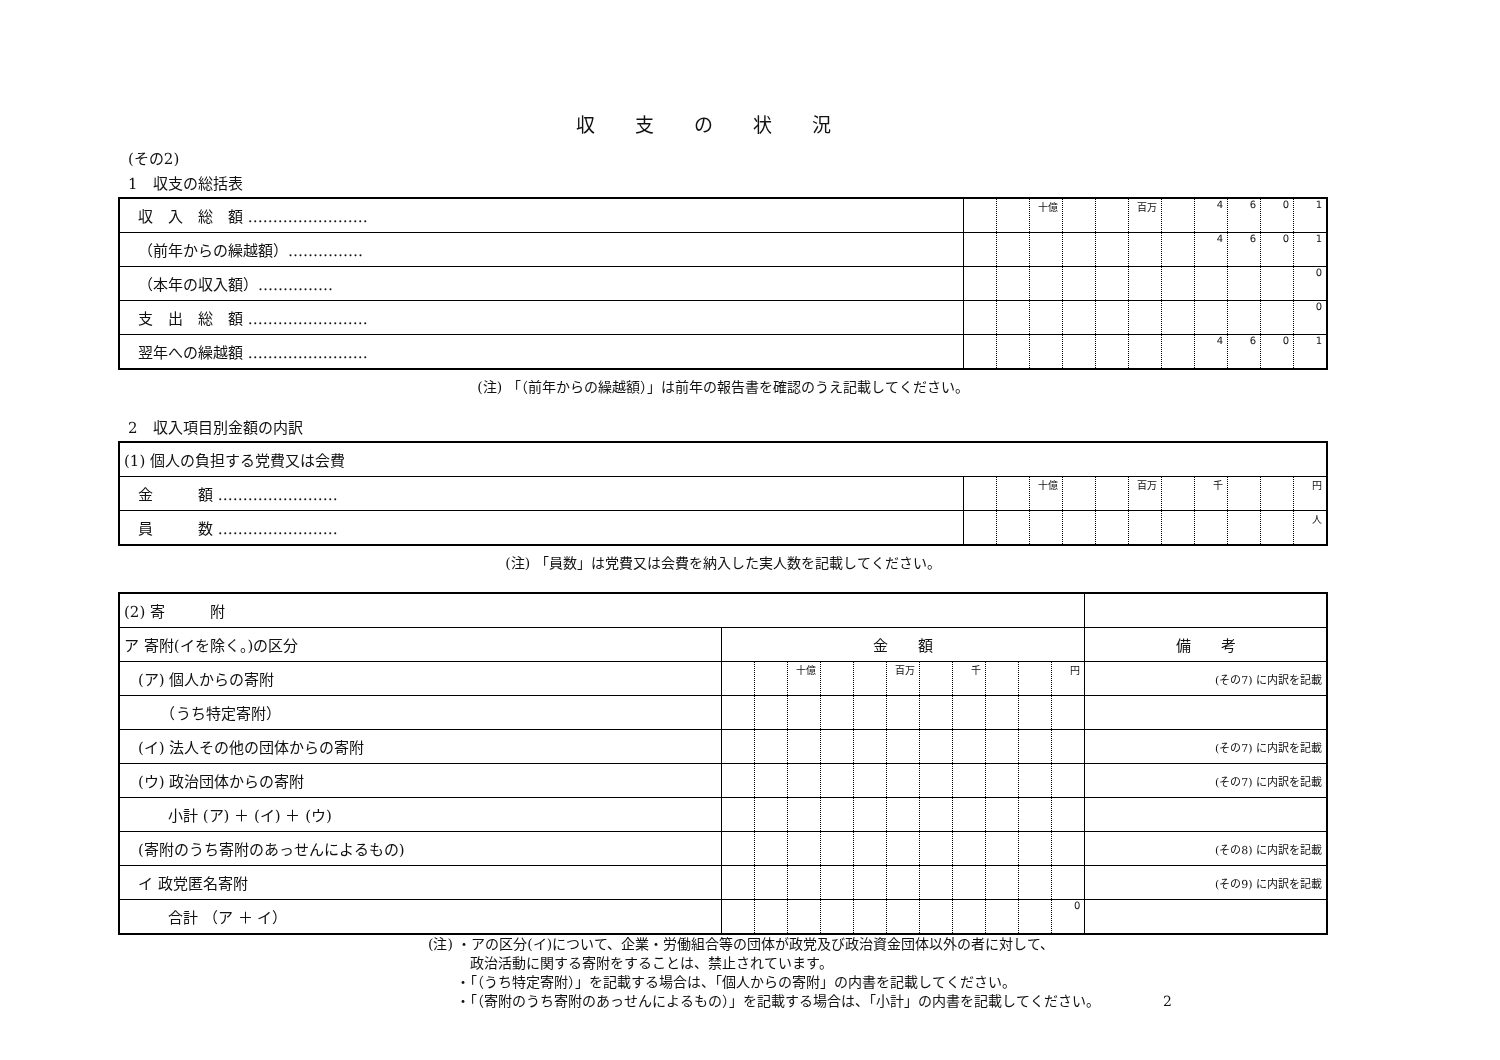収支の状況
(その2)
1　収支の総括表
| 収 入 総 額 …………………… | | | 十億 | | | 百万 | | 4 | 6 | 0 | 1 |
| （前年からの繰越額）…………… | | | | | | | | 4 | 6 | 0 | 1 |
| （本年の収入額）…………… | | | | | | | | | | | 0 |
| 支 出 総 額 …………………… | | | | | | | | | | | 0 |
| 翌年への繰越額 …………………… | | | | | | | | 4 | 6 | 0 | 1 |
(注) 「（前年からの繰越額）」は前年の報告書を確認のうえ記載してください。
2　収入項目別金額の内訳
| (1) 個人の負担する党費又は会費 | | | | | | | | | | | |
| 金 額 …………………… | | | 十億 | | | 百万 | | 千 | | | 円 |
| 員 数 …………………… | | | | | | | | | | | 人 |
(注) 「員数」は党費又は会費を納入した実人数を記載してください。
| (2) 寄 附 | | | | | | | | | | | | | |
| ア 寄附(イを除く。)の区分 | 金 額 | | | | | | | | | | | | 備 考 |
| (ア) 個人からの寄附 | | | 十億 | | | 百万 | | 千 | | | 円 | | (その7) に内訳を記載 |
| （うち特定寄附） | | | | | | | | | | | | | |
| (イ) 法人その他の団体からの寄附 | | | | | | | | | | | | (その7) に内訳を記載 | |
| (ウ) 政治団体からの寄附 | | | | | | | | | | | | (その7) に内訳を記載 | |
| 小計 (ア) ＋ (イ) ＋ (ウ) | | | | | | | | | | | | | |
| (寄附のうち寄附のあっせんによるもの) | | | | | | | | | | | | (その8) に内訳を記載 | |
| イ 政党匿名寄附 | | | | | | | | | | | | (その9) に内訳を記載 | |
| 合計 （ア ＋ イ） | | | | | | | | | | | 0 | | |
(注) ・アの区分(イ)について、企業・労働組合等の団体が政党及び政治資金団体以外の者に対して、
　　　政治活動に関する寄附をすることは、禁止されています。
　　・「（うち特定寄附）」を記載する場合は、「個人からの寄附」の内書を記載してください。
　　・「（寄附のうち寄附のあっせんによるもの）」を記載する場合は、「小計」の内書を記載してください。　　　　　2